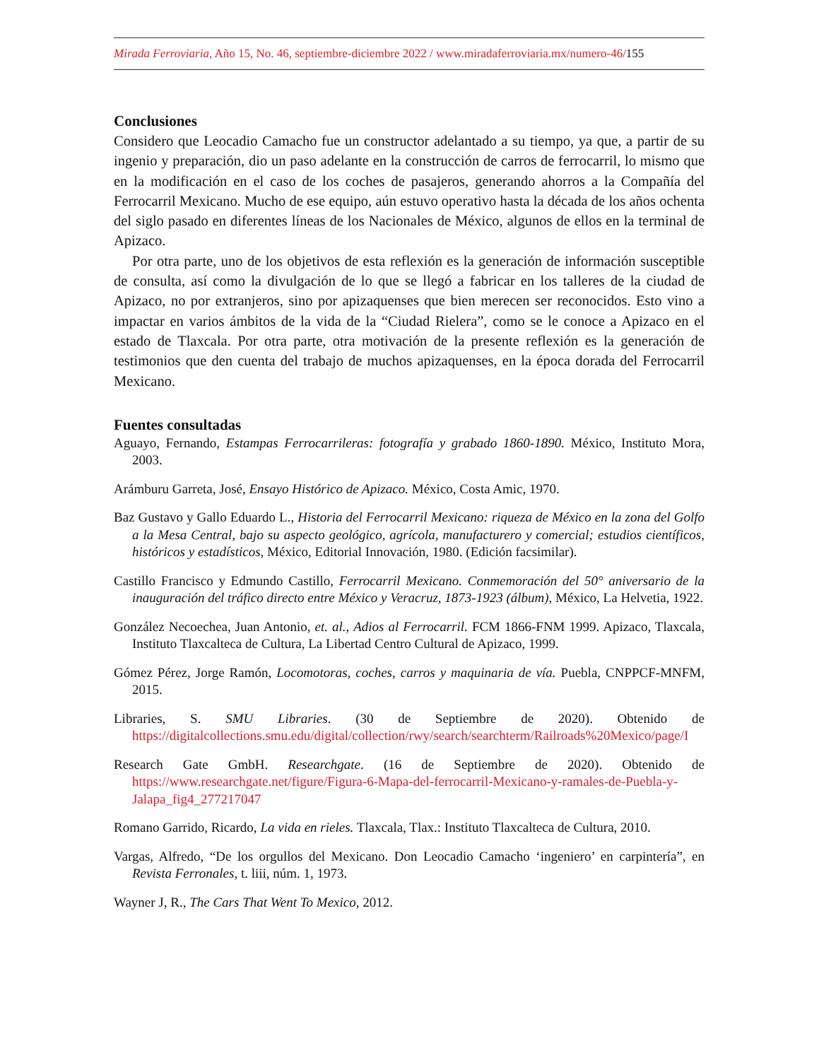Mirada Ferroviaria, Año 15, No. 46, septiembre-diciembre 2022 / www.miradaferroviaria.mx/numero-46/155
Conclusiones
Considero que Leocadio Camacho fue un constructor adelantado a su tiempo, ya que, a partir de su ingenio y preparación, dio un paso adelante en la construcción de carros de ferrocarril, lo mismo que en la modificación en el caso de los coches de pasajeros, generando ahorros a la Compañía del Ferrocarril Mexicano. Mucho de ese equipo, aún estuvo operativo hasta la década de los años ochenta del siglo pasado en diferentes líneas de los Nacionales de México, algunos de ellos en la terminal de Apizaco.
Por otra parte, uno de los objetivos de esta reflexión es la generación de información susceptible de consulta, así como la divulgación de lo que se llegó a fabricar en los talleres de la ciudad de Apizaco, no por extranjeros, sino por apizaquenses que bien merecen ser reconocidos. Esto vino a impactar en varios ámbitos de la vida de la “Ciudad Rielera”, como se le conoce a Apizaco en el estado de Tlaxcala. Por otra parte, otra motivación de la presente reflexión es la generación de testimonios que den cuenta del trabajo de muchos apizaquenses, en la época dorada del Ferrocarril Mexicano.
Fuentes consultadas
Aguayo, Fernando, Estampas Ferrocarrileras: fotografía y grabado 1860-1890. México, Instituto Mora, 2003.
Arámburu Garreta, José, Ensayo Histórico de Apizaco. México, Costa Amic, 1970.
Baz Gustavo y Gallo Eduardo L., Historia del Ferrocarril Mexicano: riqueza de México en la zona del Golfo a la Mesa Central, bajo su aspecto geológico, agrícola, manufacturero y comercial; estudios científicos, históricos y estadísticos, México, Editorial Innovación, 1980. (Edición facsimilar).
Castillo Francisco y Edmundo Castillo, Ferrocarril Mexicano. Conmemoración del 50° aniversario de la inauguración del tráfico directo entre México y Veracruz, 1873-1923 (álbum), México, La Helvetia, 1922.
González Necoechea, Juan Antonio, et. al., Adios al Ferrocarril. FCM 1866-FNM 1999. Apizaco, Tlaxcala, Instituto Tlaxcalteca de Cultura, La Libertad Centro Cultural de Apizaco, 1999.
Gómez Pérez, Jorge Ramón, Locomotoras, coches, carros y maquinaria de vía. Puebla, CNPPCF-MNFM, 2015.
Libraries, S. SMU Libraries. (30 de Septiembre de 2020). Obtenido de https://digitalcollections.smu.edu/digital/collection/rwy/search/searchterm/Railroads%20Mexico/page/I
Research Gate GmbH. Researchgate. (16 de Septiembre de 2020). Obtenido de https://www.researchgate.net/figure/Figura-6-Mapa-del-ferrocarril-Mexicano-y-ramales-de-Puebla-y-Jalapa_fig4_277217047
Romano Garrido, Ricardo, La vida en rieles. Tlaxcala, Tlax.: Instituto Tlaxcalteca de Cultura, 2010.
Vargas, Alfredo, “De los orgullos del Mexicano. Don Leocadio Camacho ‘ingeniero’ en carpintería”, en Revista Ferronales, t. liii, núm. 1, 1973.
Wayner J, R., The Cars That Went To Mexico, 2012.